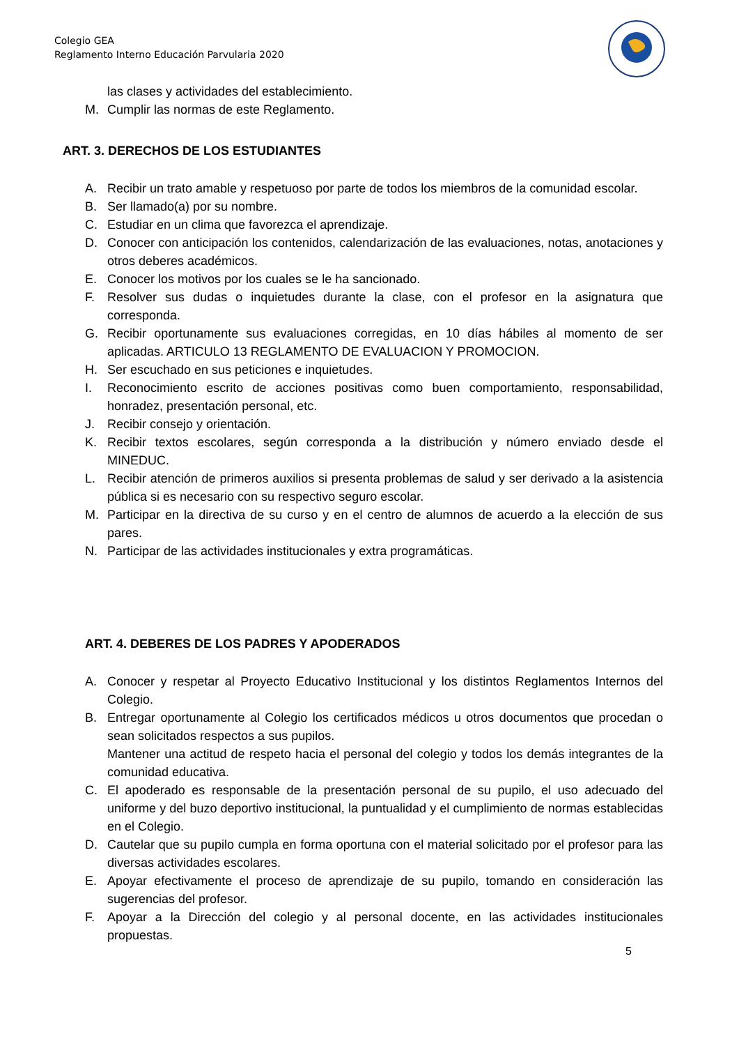Colegio GEA
Reglamento Interno Educación Parvularia 2020
las clases y actividades del establecimiento.
M. Cumplir las normas de este Reglamento.
ART. 3. DERECHOS DE LOS ESTUDIANTES
A. Recibir un trato amable y respetuoso por parte de todos los miembros de la comunidad escolar.
B. Ser llamado(a) por su nombre.
C. Estudiar en un clima que favorezca el aprendizaje.
D. Conocer con anticipación los contenidos, calendarización de las evaluaciones, notas, anotaciones y otros deberes académicos.
E. Conocer los motivos por los cuales se le ha sancionado.
F. Resolver sus dudas o inquietudes durante la clase, con el profesor en la asignatura que corresponda.
G. Recibir oportunamente sus evaluaciones corregidas, en 10 días hábiles al momento de ser aplicadas. ARTICULO 13 REGLAMENTO DE EVALUACION Y PROMOCION.
H. Ser escuchado en sus peticiones e inquietudes.
I. Reconocimiento escrito de acciones positivas como buen comportamiento, responsabilidad, honradez, presentación personal, etc.
J. Recibir consejo y orientación.
K. Recibir textos escolares, según corresponda a la distribución y número enviado desde el MINEDUC.
L. Recibir atención de primeros auxilios si presenta problemas de salud y ser derivado a la asistencia pública si es necesario con su respectivo seguro escolar.
M. Participar en la directiva de su curso y en el centro de alumnos de acuerdo a la elección de sus pares.
N. Participar de las actividades institucionales y extra programáticas.
ART. 4. DEBERES DE LOS PADRES Y APODERADOS
A. Conocer y respetar al Proyecto Educativo Institucional y los distintos Reglamentos Internos del Colegio.
B. Entregar oportunamente al Colegio los certificados médicos u otros documentos que procedan o sean solicitados respectos a sus pupilos.
Mantener una actitud de respeto hacia el personal del colegio y todos los demás integrantes de la comunidad educativa.
C. El apoderado es responsable de la presentación personal de su pupilo, el uso adecuado del uniforme y del buzo deportivo institucional, la puntualidad y el cumplimiento de normas establecidas en el Colegio.
D. Cautelar que su pupilo cumpla en forma oportuna con el material solicitado por el profesor para las diversas actividades escolares.
E. Apoyar efectivamente el proceso de aprendizaje de su pupilo, tomando en consideración las sugerencias del profesor.
F. Apoyar a la Dirección del colegio y al personal docente, en las actividades institucionales propuestas.
5